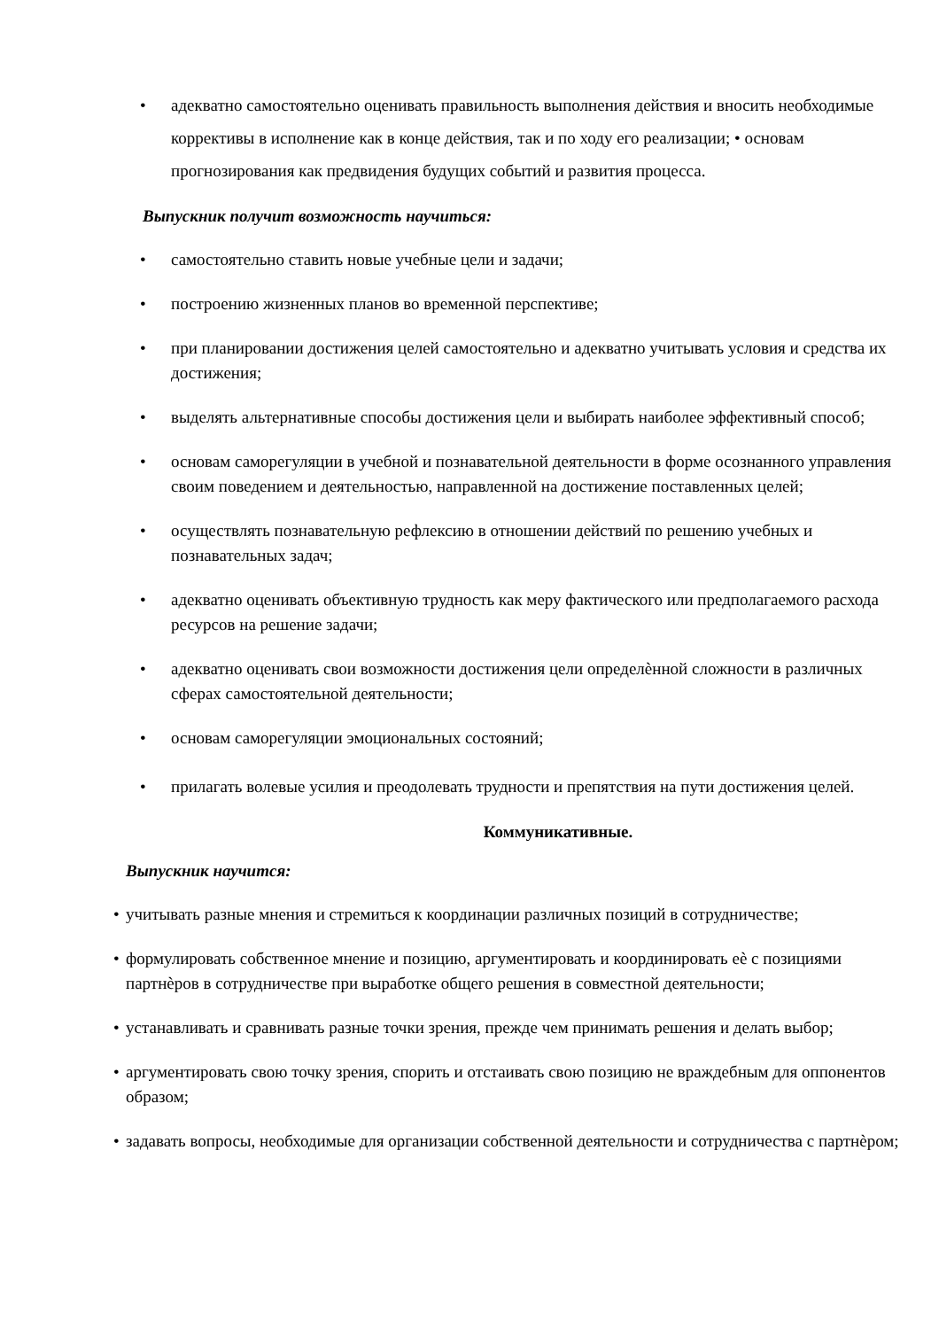• адекватно самостоятельно оценивать правильность выполнения действия и вносить необходимые коррективы в исполнение как в конце действия, так и по ходу его реализации; • основам прогнозирования как предвидения будущих событий и развития процесса.
Выпускник получит возможность научиться:
• самостоятельно ставить новые учебные цели и задачи;
• построению жизненных планов во временной перспективе;
• при планировании достижения целей самостоятельно и адекватно учитывать условия и средства их достижения;
• выделять альтернативные способы достижения цели и выбирать наиболее эффективный способ;
• основам саморегуляции в учебной и познавательной деятельности в форме осознанного управления своим поведением и деятельностью, направленной на достижение поставленных целей;
• осуществлять познавательную рефлексию в отношении действий по решению учебных и познавательных задач;
• адекватно оценивать объективную трудность как меру фактического или предполагаемого расхода ресурсов на решение задачи;
• адекватно оценивать свои возможности достижения цели определѐнной сложности в различных сферах самостоятельной деятельности;
• основам саморегуляции эмоциональных состояний;
• прилагать волевые усилия и преодолевать трудности и препятствия на пути достижения целей.
Коммуникативные.
Выпускник научится:
• учитывать разные мнения и стремиться к координации различных позиций в сотрудничестве;
• формулировать собственное мнение и позицию, аргументировать и координировать еѐ с позициями партнѐров в сотрудничестве при выработке общего решения в совместной деятельности;
• устанавливать и сравнивать разные точки зрения, прежде чем принимать решения и делать выбор;
• аргументировать свою точку зрения, спорить и отстаивать свою позицию не враждебным для оппонентов образом;
• задавать вопросы, необходимые для организации собственной деятельности и сотрудничества с партнѐром;